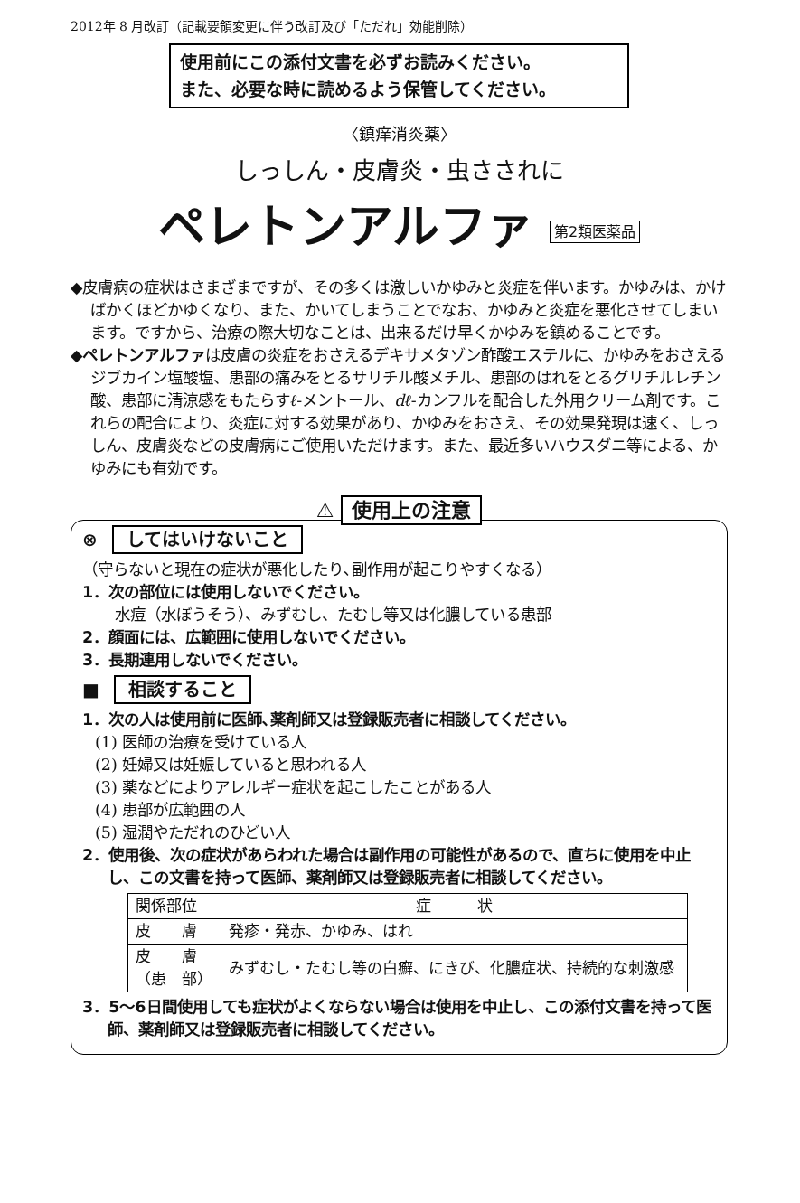2012年 8 月改訂（記載要領変更に伴う改訂及び「ただれ」効能削除）
使用前にこの添付文書を必ずお読みください。
また、必要な時に読めるよう保管してください。
〈鎮痒消炎薬〉
しっしん・皮膚炎・虫さされに
ペレトンアルファ 第2類医薬品
◆皮膚病の症状はさまざまですが、その多くは激しいかゆみと炎症を伴います。かゆみは、かけばかくほどかゆくなり、また、かいてしまうことでなお、かゆみと炎症を悪化させてしまいます。ですから、治療の際大切なことは、出来るだけ早くかゆみを鎮めることです。
◆ペレトンアルファは皮膚の炎症をおさえるデキサメタゾン酢酸エステルに、かゆみをおさえるジブカイン塩酸塩、患部の痛みをとるサリチル酸メチル、患部のはれをとるグリチルレチン酸、患部に清涼感をもたらすℓ-メントール、dℓ-カンフルを配合した外用クリーム剤です。これらの配合により、炎症に対する効果があり、かゆみをおさえ、その効果発現は速く、しっしん、皮膚炎などの皮膚病にご使用いただけます。また、最近多いハウスダニ等による、かゆみにも有効です。
⚠ 使用上の注意
⊗ してはいけないこと
（守らないと現在の症状が悪化したり､副作用が起こりやすくなる）
1．次の部位には使用しないでください。
水痘（水ぼうそう）、みずむし、たむし等又は化膿している患部
2．顔面には、広範囲に使用しないでください。
3．長期連用しないでください。
■ 相談すること
1．次の人は使用前に医師､薬剤師又は登録販売者に相談してください。
(1) 医師の治療を受けている人
(2) 妊婦又は妊娠していると思われる人
(3) 薬などによりアレルギー症状を起こしたことがある人
(4) 患部が広範囲の人
(5) 湿潤やただれのひどい人
2．使用後、次の症状があらわれた場合は副作用の可能性があるので、直ちに使用を中止し、この文書を持って医師、薬剤師又は登録販売者に相談してください。
| 関係部位 | 症 状 |
| --- | --- |
| 皮 膚 | 発疹・発赤、かゆみ、はれ |
| 皮 膚 （患 部） | みずむし・たむし等の白癬、にきび、化膿症状、持続的な刺激感 |
3．5～6日間使用しても症状がよくならない場合は使用を中止し、この添付文書を持って医師、薬剤師又は登録販売者に相談してください。